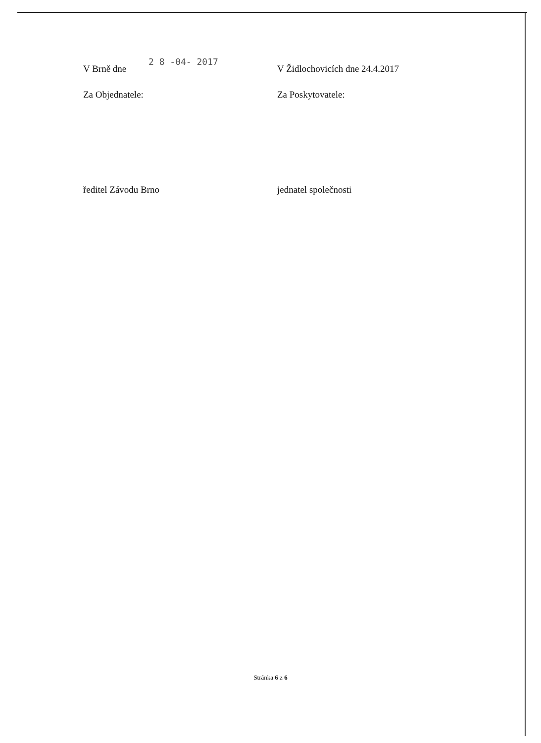V Brně dne 2 8 -04- 2017 V Židlochovicích dne 24.4.2017
Za Objednatele: Za Poskytovatele:
ředitel Závodu Brno jednatel společnosti
Stránka 6 z 6